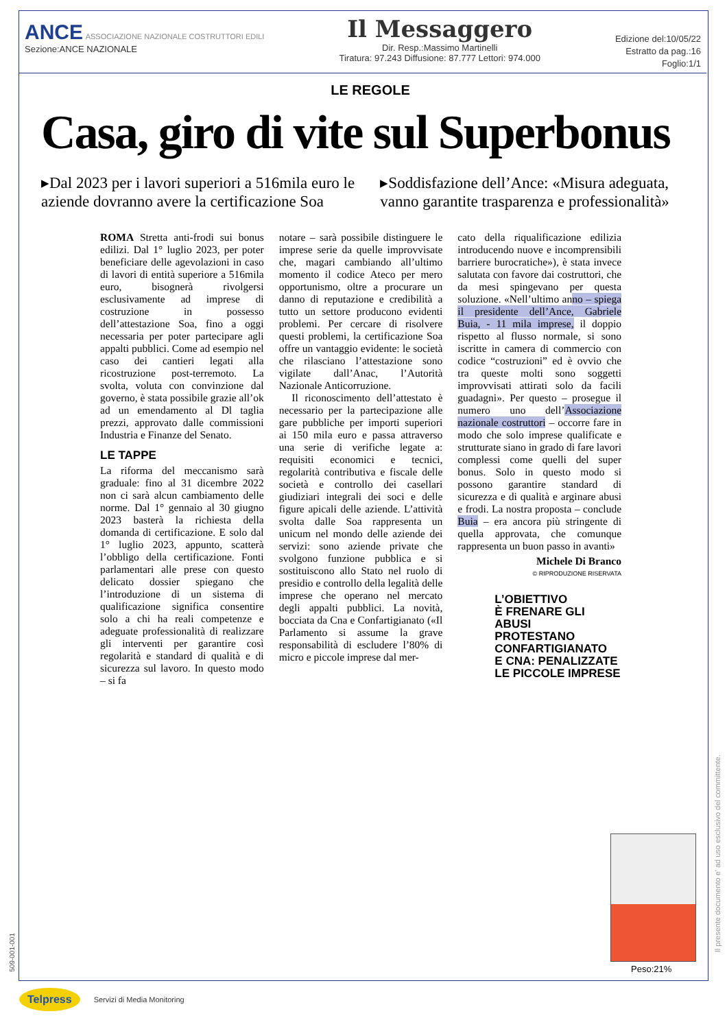ANCE ASSOCIAZIONE NAZIONALE COSTRUTTORI EDILI
Sezione:ANCE NAZIONALE
Il Messaggero
Dir. Resp.:Massimo Martinelli
Tiratura: 97.243 Diffusione: 87.777 Lettori: 974.000
Edizione del:10/05/22
Estratto da pag.:16
Foglio:1/1
LE REGOLE
Casa, giro di vite sul Superbonus
▸Dal 2023 per i lavori superiori a 516mila euro le aziende dovranno avere la certificazione Soa
▸Soddisfazione dell’Ance: «Misura adeguata, vanno garantite trasparenza e professionalità»
ROMA Stretta anti-frodi sui bonus edilizi. Dal 1° luglio 2023, per poter beneficiare delle agevolazioni in caso di lavori di entità superiore a 516mila euro, bisognerà rivolgersi esclusivamente ad imprese di costruzione in possesso dell’attestazione Soa, fino a oggi necessaria per poter partecipare agli appalti pubblici. Come ad esempio nel caso dei cantieri legati alla ricostruzione post-terremoto. La svolta, voluta con convinzione dal governo, è stata possibile grazie all’ok ad un emendamento al Dl taglia prezzi, approvato dalle commissioni Industria e Finanze del Senato.
LE TAPPE
La riforma del meccanismo sarà graduale: fino al 31 dicembre 2022 non ci sarà alcun cambiamento delle norme. Dal 1° gennaio al 30 giugno 2023 basterà la richiesta della domanda di certificazione. E solo dal 1° luglio 2023, appunto, scatterà l’obbligo della certificazione. Fonti parlamentari alle prese con questo delicato dossier spiegano che l’introduzione di un sistema di qualificazione significa consentire solo a chi ha reali competenze e adeguate professionalità di realizzare gli interventi per garantire così regolarità e standard di qualità e di sicurezza sul lavoro. In questo modo – si fa
notare – sarà possibile distinguere le imprese serie da quelle improvvisate che, magari cambiando all’ultimo momento il codice Ateco per mero opportunismo, oltre a procurare un danno di reputazione e credibilità a tutto un settore producono evidenti problemi. Per cercare di risolvere questi problemi, la certificazione Soa offre un vantaggio evidente: le società che rilasciano l’attestazione sono vigilate dall’Anac, l’Autorità Nazionale Anticorruzione.
Il riconoscimento dell’attestato è necessario per la partecipazione alle gare pubbliche per importi superiori ai 150 mila euro e passa attraverso una serie di verifiche legate a: requisiti economici e tecnici, regolarità contributiva e fiscale delle società e controllo dei casellari giudiziari integrali dei soci e delle figure apicali delle aziende. L’attività svolta dalle Soa rappresenta un unicum nel mondo delle aziende dei servizi: sono aziende private che svolgono funzione pubblica e si sostituiscono allo Stato nel ruolo di presidio e controllo della legalità delle imprese che operano nel mercato degli appalti pubblici. La novità, bocciata da Cna e Confartigianato («Il Parlamento si assume la grave responsabilità di escludere l’80% di micro e piccole imprese dal mer-
cato della riqualificazione edilizia introducendo nuove e incomprensibili barriere burocratiche»), è stata invece salutata con favore dai costruttori, che da mesi spingevano per questa soluzione. «Nell’ultimo anno – spiega il presidente dell’Ance, Gabriele Buia, - 11 mila imprese, il doppio rispetto al flusso normale, si sono iscritte in camera di commercio con codice “costruzioni” ed è ovvio che tra queste molti sono soggetti improvvisati attirati solo da facili guadagni». Per questo – prosegue il numero uno dell’Associazione nazionale costruttori – occorre fare in modo che solo imprese qualificate e strutturate siano in grado di fare lavori complessi come quelli del super bonus. Solo in questo modo si possono garantire standard di sicurezza e di qualità e arginare abusi e frodi. La nostra proposta – conclude Buia – era ancora più stringente di quella approvata, che comunque rappresenta un buon passo in avanti»
Michele Di Branco
© RIPRODUZIONE RISERVATA
L’OBIETTIVO
È FRENARE GLI ABUSI
PROTESTANO
CONFARTIGIANATO
E CNA: PENALIZZATE
LE PICCOLE IMPRESE
Peso:21%
Il presente documento e' ad uso esclusivo del committente.
509-001-001
Telpress Servizi di Media Monitoring